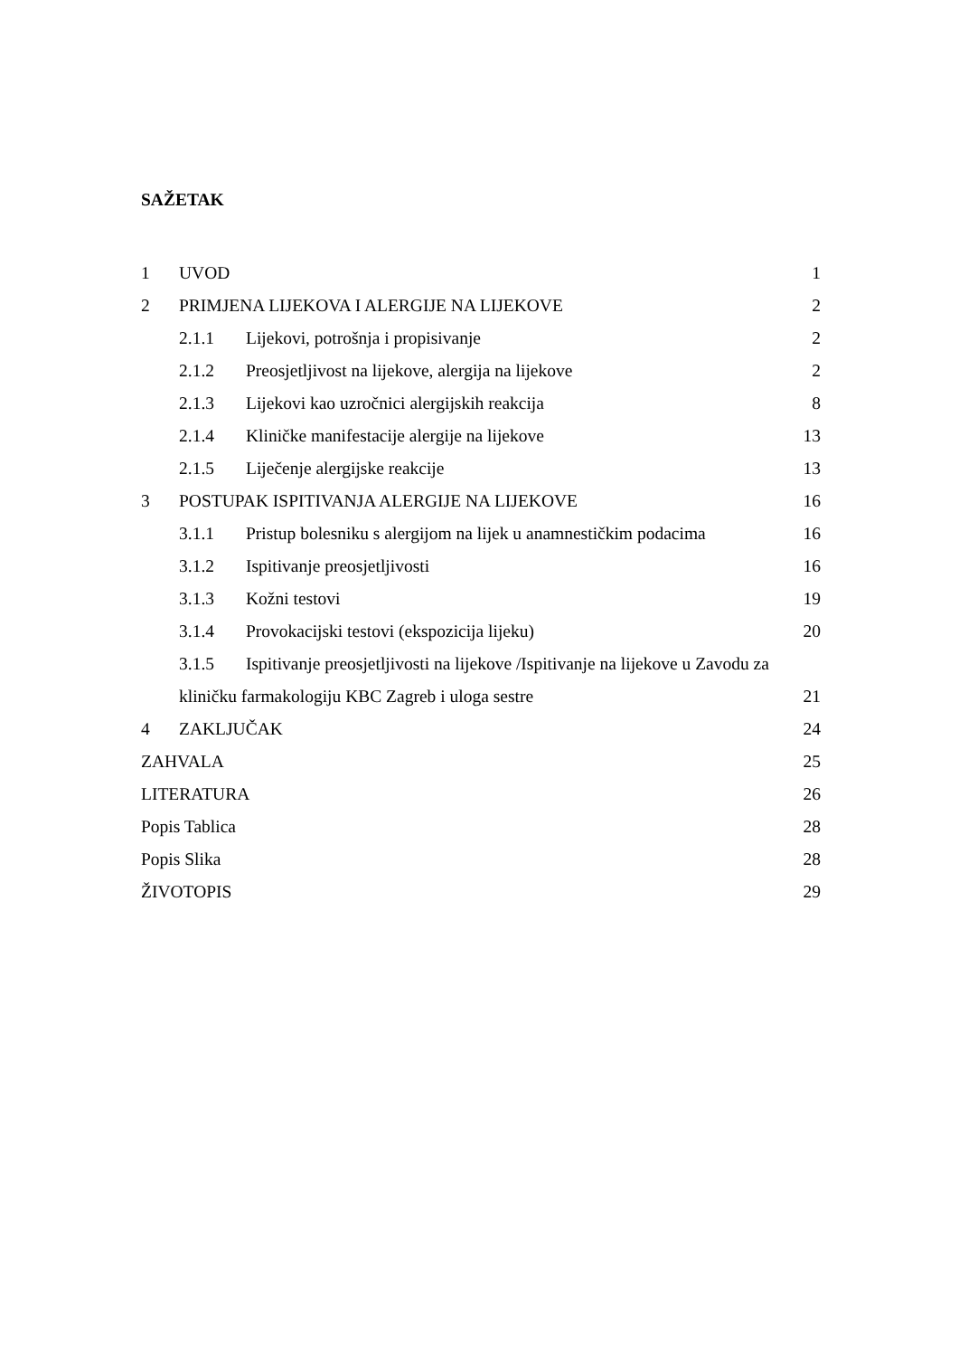SAŽETAK
1 UVOD 1
2 PRIMJENA LIJEKOVA I ALERGIJE NA LIJEKOVE 2
2.1.1 Lijekovi, potrošnja i propisivanje 2
2.1.2 Preosjetljivost na lijekove, alergija na lijekove 2
2.1.3 Lijekovi kao uzročnici alergijskih reakcija 8
2.1.4 Kliničke manifestacije alergije na lijekove 13
2.1.5 Liječenje alergijske reakcije 13
3 POSTUPAK ISPITIVANJA ALERGIJE NA LIJEKOVE 16
3.1.1 Pristup bolesniku s alergijom na lijek u anamnestičkim podacima 16
3.1.2 Ispitivanje preosjetljivosti 16
3.1.3 Kožni testovi 19
3.1.4 Provokacijski testovi (ekspozicija lijeku) 20
3.1.5 Ispitivanje preosjetljivosti na lijekove /Ispitivanje na lijekove u Zavodu za
kliničku farmakologiju KBC Zagreb i uloga sestre 21
4 ZAKLJUČAK 24
ZAHVALA 25
LITERATURA 26
Popis Tablica 28
Popis Slika 28
ŽIVOTOPIS 29